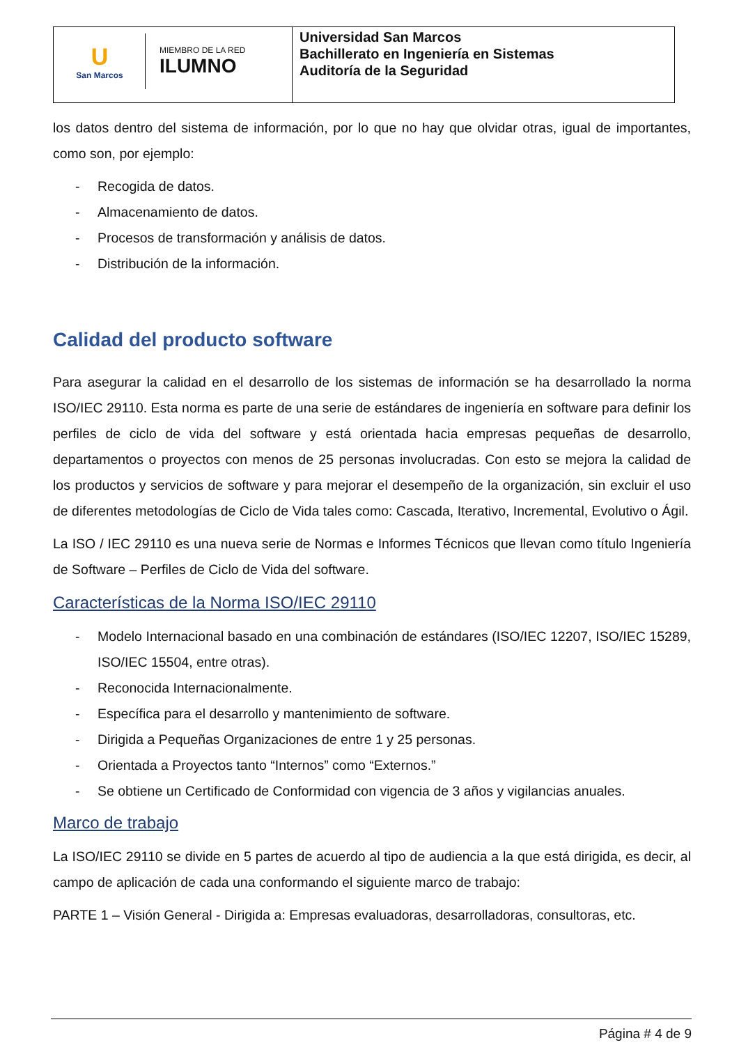| U San Marcos MIEMBRO DE LA RED ILUMNO | Universidad San Marcos Bachillerato en Ingeniería en Sistemas Auditoría de la Seguridad |
los datos dentro del sistema de información, por lo que no hay que olvidar otras, igual de importantes, como son, por ejemplo:
- Recogida de datos.
- Almacenamiento de datos.
- Procesos de transformación y análisis de datos.
- Distribución de la información.
Calidad del producto software
Para asegurar la calidad en el desarrollo de los sistemas de información se ha desarrollado la norma ISO/IEC 29110. Esta norma es parte de una serie de estándares de ingeniería en software para definir los perfiles de ciclo de vida del software y está orientada hacia empresas pequeñas de desarrollo, departamentos o proyectos con menos de 25 personas involucradas. Con esto se mejora la calidad de los productos y servicios de software y para mejorar el desempeño de la organización, sin excluir el uso de diferentes metodologías de Ciclo de Vida tales como: Cascada, Iterativo, Incremental, Evolutivo o Ágil.
La ISO / IEC 29110 es una nueva serie de Normas e Informes Técnicos que llevan como título Ingeniería de Software – Perfiles de Ciclo de Vida del software.
Características de la Norma ISO/IEC 29110
- Modelo Internacional basado en una combinación de estándares (ISO/IEC 12207, ISO/IEC 15289, ISO/IEC 15504, entre otras).
- Reconocida Internacionalmente.
- Específica para el desarrollo y mantenimiento de software.
- Dirigida a Pequeñas Organizaciones de entre 1 y 25 personas.
- Orientada a Proyectos tanto “Internos” como “Externos.”
- Se obtiene un Certificado de Conformidad con vigencia de 3 años y vigilancias anuales.
Marco de trabajo
La ISO/IEC 29110 se divide en 5 partes de acuerdo al tipo de audiencia a la que está dirigida, es decir, al campo de aplicación de cada una conformando el siguiente marco de trabajo:
PARTE 1 – Visión General - Dirigida a: Empresas evaluadoras, desarrolladoras, consultoras, etc.
Página # 4 de 9